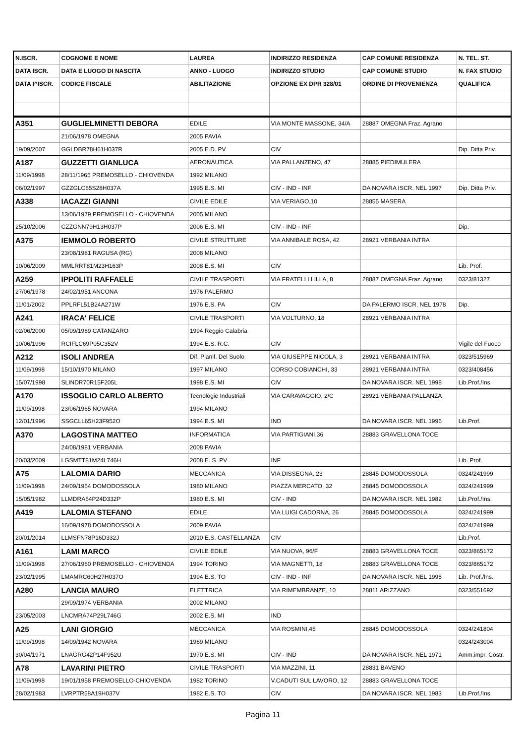| N.ISCR. | COGNOME E NOME | LAUREA | INDIRIZZO RESIDENZA | CAP COMUNE RESIDENZA | N. TEL. ST. |
| --- | --- | --- | --- | --- | --- |
| DATA ISCR. | DATA E LUOGO DI NASCITA | ANNO - LUOGO | INDIRIZZO STUDIO | CAP COMUNE STUDIO | N. FAX STUDIO |
| DATA I^ISCR. | CODICE FISCALE | ABILITAZIONE | OPZIONE EX DPR 328/01 | ORDINE DI PROVENIENZA | QUALIFICA |
| A351 | GUGLIELMINETTI DEBORA | EDILE | VIA MONTE MASSONE, 34/A | 28887 OMEGNA Fraz. Agrano | |
| | 21/06/1978 OMEGNA | 2005 PAVIA | | | |
| 19/09/2007 | GGLDBR78H61H037R | 2005 E.D. PV | CIV | | Dip. Ditta Priv. |
| A187 | GUZZETTI GIANLUCA | AERONAUTICA | VIA PALLANZENO, 47 | 28885 PIEDIMULERA | |
| 11/09/1998 | 28/11/1965 PREMOSELLO - CHIOVENDA | 1992 MILANO | | | |
| 06/02/1997 | GZZGLC65S28H037A | 1995 E.S. MI | CIV - IND - INF | DA NOVARA ISCR. NEL 1997 | Dip. Ditta Priv. |
| A338 | IACAZZI GIANNI | CIVILE EDILE | VIA VERIAGO,10 | 28855 MASERA | |
| | 13/06/1979 PREMOSELLO - CHIOVENDA | 2005 MILANO | | | |
| 25/10/2006 | CZZGNN79H13H037P | 2006 E.S. MI | CIV - IND - INF | | Dip. |
| A375 | IEMMOLO ROBERTO | CIVILE STRUTTURE | VIA ANNIBALE ROSA, 42 | 28921 VERBANIA INTRA | |
| | 23/08/1981 RAGUSA (RG) | 2008 MILANO | | | |
| 10/06/2009 | MMLRRT81M23H163P | 2008 E.S. MI | CIV | | Lib. Prof. |
| A259 | IPPOLITI RAFFAELE | CIVILE TRASPORTI | VIA FRATELLI LILLA, 8 | 28887 OMEGNA Fraz. Agrano | 0323/81327 |
| 27/06/1978 | 24/02/1951 ANCONA | 1976 PALERMO | | | |
| 11/01/2002 | PPLRFL51B24A271W | 1976 E.S. PA | CIV | DA PALERMO ISCR. NEL 1978 | Dip. |
| A241 | IRACA' FELICE | CIVILE TRASPORTI | VIA VOLTURNO, 18 | 28921 VERBANIA INTRA | |
| 02/06/2000 | 05/09/1969 CATANZARO | 1994 Reggio Calabria | | | |
| 10/06/1996 | RCIFLC69P05C352V | 1994 E.S. R.C. | CIV | | Vigile del Fuoco |
| A212 | ISOLI ANDREA | Dif. Pianif. Del Suolo | VIA GIUSEPPE NICOLA, 3 | 28921 VERBANIA INTRA | 0323/515969 |
| 11/09/1998 | 15/10/1970 MILANO | 1997 MILANO | CORSO COBIANCHI, 33 | 28921 VERBANIA INTRA | 0323/408456 |
| 15/07/1998 | SLINDR70R15F205L | 1998 E.S. MI | CIV | DA NOVARA ISCR. NEL 1998 | Lib.Prof./Ins. |
| A170 | ISSOGLIO CARLO ALBERTO | Tecnologie Industriali | VIA CARAVAGGIO, 2/C | 28921 VERBANIA PALLANZA | |
| 11/09/1998 | 23/06/1965 NOVARA | 1994 MILANO | | | |
| 12/01/1996 | SSGCLL65H23F952O | 1994 E.S. MI | IND | DA NOVARA ISCR. NEL 1996 | Lib.Prof. |
| A370 | LAGOSTINA MATTEO | INFORMATICA | VIA PARTIGIANI,36 | 28883 GRAVELLONA TOCE | |
| | 24/08/1981 VERBANIA | 2008 PAVIA | | | |
| 20/03/2009 | LGSMTT81M24L746H | 2008 E. S. PV | INF | | Lib. Prof. |
| A75 | LALOMIA DARIO | MECCANICA | VIA DISSEGNA, 23 | 28845 DOMODOSSOLA | 0324/241999 |
| 11/09/1998 | 24/09/1954 DOMODOSSOLA | 1980 MILANO | PIAZZA MERCATO, 32 | 28845 DOMODOSSOLA | 0324/241999 |
| 15/05/1982 | LLMDRA54P24D332P | 1980 E.S. MI | CIV - IND | DA NOVARA ISCR. NEL 1982 | Lib.Prof./Ins. |
| A419 | LALOMIA STEFANO | EDILE | VIA LUIGI CADORNA, 26 | 28845 DOMODOSSOLA | 0324/241999 |
| | 16/09/1978 DOMODOSSOLA | 2009 PAVIA | | | 0324/241999 |
| 20/01/2014 | LLMSFN78P16D332J | 2010 E.S. CASTELLANZA | CIV | | Lib.Prof. |
| A161 | LAMI MARCO | CIVILE EDILE | VIA NUOVA, 96/F | 28883 GRAVELLONA TOCE | 0323/865172 |
| 11/09/1998 | 27/06/1960 PREMOSELLO - CHIOVENDA | 1994 TORINO | VIA MAGNETTI, 18 | 28883 GRAVELLONA TOCE | 0323/865172 |
| 23/02/1995 | LMAMRC60H27H037O | 1994 E.S. TO | CIV - IND - INF | DA NOVARA ISCR. NEL 1995 | Lib. Prof./Ins. |
| A280 | LANCIA MAURO | ELETTRICA | VIA RIMEMBRANZE, 10 | 28811 ARIZZANO | 0323/551692 |
| | 29/09/1974 VERBANIA | 2002 MILANO | | | |
| 23/05/2003 | LNCMRA74P29L746G | 2002 E.S. MI | IND | | |
| A25 | LANI GIORGIO | MECCANICA | VIA ROSMINI,45 | 28845 DOMODOSSOLA | 0324/241804 |
| 11/09/1998 | 14/09/1942 NOVARA | 1969 MILANO | | | 0324/243004 |
| 30/04/1971 | LNAGRG42P14F952U | 1970 E.S. MI | CIV - IND | DA NOVARA ISCR. NEL 1971 | Amm.impr. Costr. |
| A78 | LAVARINI PIETRO | CIVILE TRASPORTI | VIA MAZZINI, 11 | 28831 BAVENO | |
| 11/09/1998 | 19/01/1958 PREMOSELLO-CHIOVENDA | 1982 TORINO | V.CADUTI SUL LAVORO, 12 | 28883 GRAVELLONA TOCE | |
| 28/02/1983 | LVRPTR58A19H037V | 1982 E.S. TO | CIV | DA NOVARA ISCR. NEL 1983 | Lib.Prof./Ins. |
Pagina 11